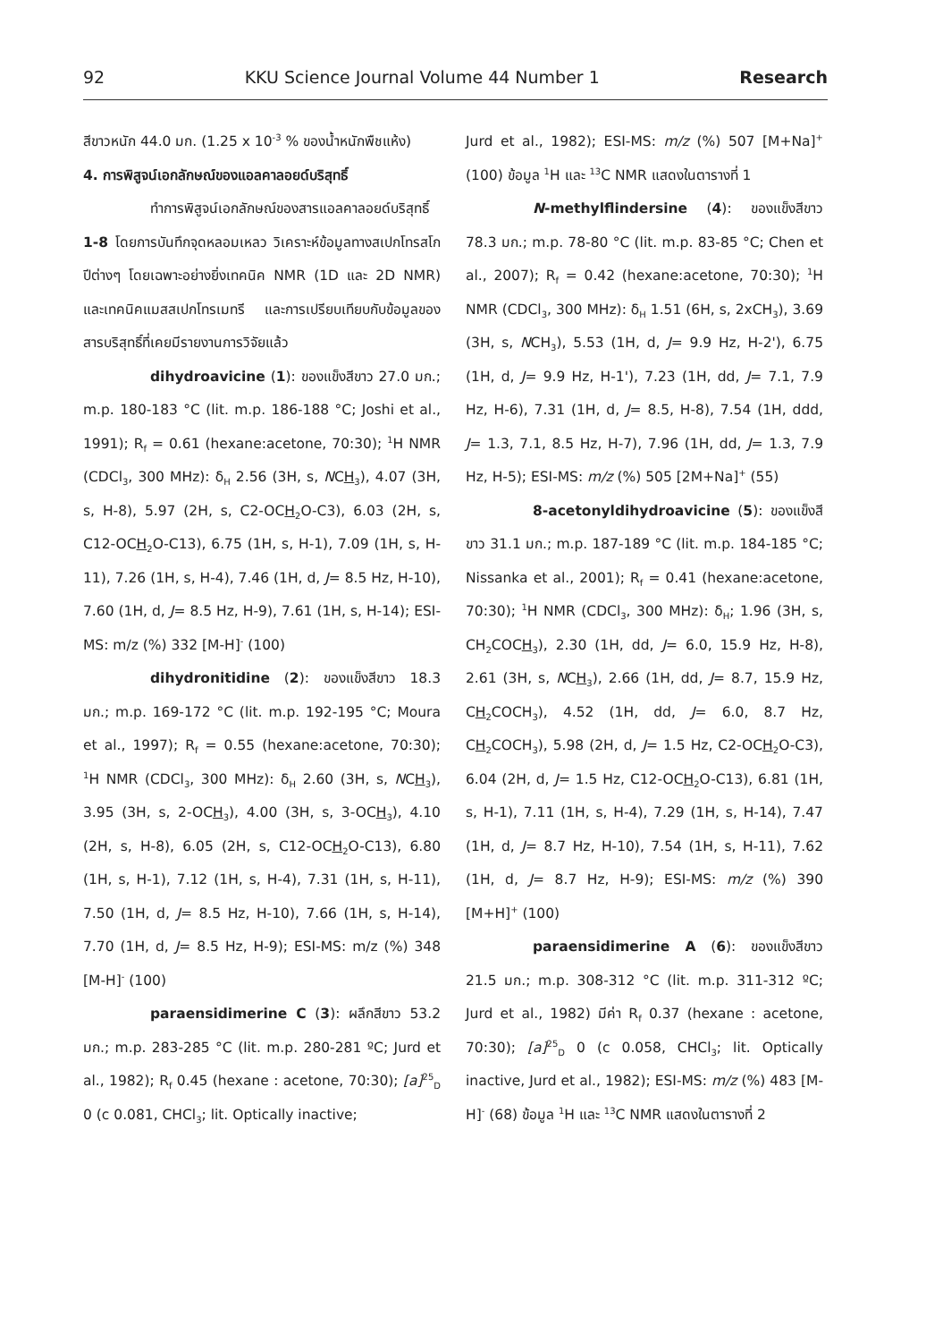92 KKU Science Journal Volume 44 Number 1 Research
สีขาวหนัก 44.0 มก. (1.25 x 10<sup>-3</sup> % ของน้ำหนักพืชแห้ง)
4. การพิสูจน์เอกลักษณ์ของแอลคาลอยด์บริสุทธิ์
ทำการพิสูจน์เอกลักษณ์ของสารแอลคาลอยด์บริสุทธิ์ 1-8 โดยการบันทึกจุดหลอมเหลว วิเคราะห์ข้อมูลทางสเปกโทรสโกปีต่างๆ โดยเฉพาะอย่างยิ่งเทคนิค NMR (1D และ 2D NMR) และเทคนิคแมสสเปกโทรเมทรี และการเปรียบเทียบกับข้อมูลของสารบริสุทธิ์ที่เคยมีรายงานการวิจัยแล้ว
dihydroavicine (1): ของแข็งสีขาว 27.0 มก.; m.p. 180-183 °C (lit. m.p. 186-188 °C; Joshi et al., 1991); R<sub>f</sub> = 0.61 (hexane:acetone, 70:30); <sup>1</sup>H NMR (CDCl<sub>3</sub>, 300 MHz): δ<sub>H</sub> 2.56 (3H, s, NCH<sub>3</sub>), 4.07 (3H, s, H-8), 5.97 (2H, s, C2-OCH<sub>2</sub>O-C3), 6.03 (2H, s, C12-OCH<sub>2</sub>O-C13), 6.75 (1H, s, H-1), 7.09 (1H, s, H-11), 7.26 (1H, s, H-4), 7.46 (1H, d, J= 8.5 Hz, H-10), 7.60 (1H, d, J= 8.5 Hz, H-9), 7.61 (1H, s, H-14); ESI-MS: m/z (%) 332 [M-H]<sup>-</sup> (100)
dihydronitidine (2): ของแข็งสีขาว 18.3 มก.; m.p. 169-172 °C (lit. m.p. 192-195 °C; Moura et al., 1997); R<sub>f</sub> = 0.55 (hexane:acetone, 70:30); <sup>1</sup>H NMR (CDCl<sub>3</sub>, 300 MHz): δ<sub>H</sub> 2.60 (3H, s, NCH<sub>3</sub>), 3.95 (3H, s, 2-OCH<sub>3</sub>), 4.00 (3H, s, 3-OCH<sub>3</sub>), 4.10 (2H, s, H-8), 6.05 (2H, s, C12-OCH<sub>2</sub>O-C13), 6.80 (1H, s, H-1), 7.12 (1H, s, H-4), 7.31 (1H, s, H-11), 7.50 (1H, d, J= 8.5 Hz, H-10), 7.66 (1H, s, H-14), 7.70 (1H, d, J= 8.5 Hz, H-9); ESI-MS: m/z (%) 348 [M-H]<sup>-</sup> (100)
paraensidimerine C (3): ผลึกสีขาว 53.2 มก.; m.p. 283-285 °C (lit. m.p. 280-281 ºC; Jurd et al., 1982); R<sub>f</sub> 0.45 (hexane : acetone, 70:30); [a]<sup>25</sup><sub>D</sub> 0 (c 0.081, CHCl<sub>3</sub>; lit. Optically inactive;
Jurd et al., 1982); ESI-MS: m/z (%) 507 [M+Na]<sup>+</sup> (100) ข้อมูล <sup>1</sup>H และ <sup>13</sup>C NMR แสดงในตารางที่ 1
N-methylflindersine (4): ของแข็งสีขาว 78.3 มก.; m.p. 78-80 °C (lit. m.p. 83-85 °C; Chen et al., 2007); R<sub>f</sub> = 0.42 (hexane:acetone, 70:30); <sup>1</sup>H NMR (CDCl<sub>3</sub>, 300 MHz): δ<sub>H</sub> 1.51 (6H, s, 2xCH<sub>3</sub>), 3.69 (3H, s, NCH<sub>3</sub>), 5.53 (1H, d, J= 9.9 Hz, H-2'), 6.75 (1H, d, J= 9.9 Hz, H-1'), 7.23 (1H, dd, J= 7.1, 7.9 Hz, H-6), 7.31 (1H, d, J= 8.5, H-8), 7.54 (1H, ddd, J= 1.3, 7.1, 8.5 Hz, H-7), 7.96 (1H, dd, J= 1.3, 7.9 Hz, H-5); ESI-MS: m/z (%) 505 [2M+Na]<sup>+</sup> (55)
8-acetonyldihydroavicine (5): ของแข็งสีขาว 31.1 มก.; m.p. 187-189 °C (lit. m.p. 184-185 °C; Nissanka et al., 2001); R<sub>f</sub> = 0.41 (hexane:acetone, 70:30); <sup>1</sup>H NMR (CDCl<sub>3</sub>, 300 MHz): δ<sub>H</sub>; 1.96 (3H, s, CH<sub>2</sub>COCH<sub>3</sub>), 2.30 (1H, dd, J= 6.0, 15.9 Hz, H-8), 2.61 (3H, s, NCH<sub>3</sub>), 2.66 (1H, dd, J= 8.7, 15.9 Hz, CH<sub>2</sub>COCH<sub>3</sub>), 4.52 (1H, dd, J= 6.0, 8.7 Hz, CH<sub>2</sub>COCH<sub>3</sub>), 5.98 (2H, d, J= 1.5 Hz, C2-OCH<sub>2</sub>O-C3), 6.04 (2H, d, J= 1.5 Hz, C12-OCH<sub>2</sub>O-C13), 6.81 (1H, s, H-1), 7.11 (1H, s, H-4), 7.29 (1H, s, H-14), 7.47 (1H, d, J= 8.7 Hz, H-10), 7.54 (1H, s, H-11), 7.62 (1H, d, J= 8.7 Hz, H-9); ESI-MS: m/z (%) 390 [M+H]<sup>+</sup> (100)
paraensidimerine A (6): ของแข็งสีขาว 21.5 มก.; m.p. 308-312 °C (lit. m.p. 311-312 ºC; Jurd et al., 1982) มีค่า R<sub>f</sub> 0.37 (hexane : acetone, 70:30); [a]<sup>25</sup><sub>D</sub> 0 (c 0.058, CHCl<sub>3</sub>; lit. Optically inactive, Jurd et al., 1982); ESI-MS: m/z (%) 483 [M-H]<sup>-</sup> (68) ข้อมูล <sup>1</sup>H และ <sup>13</sup>C NMR แสดงในตารางที่ 2